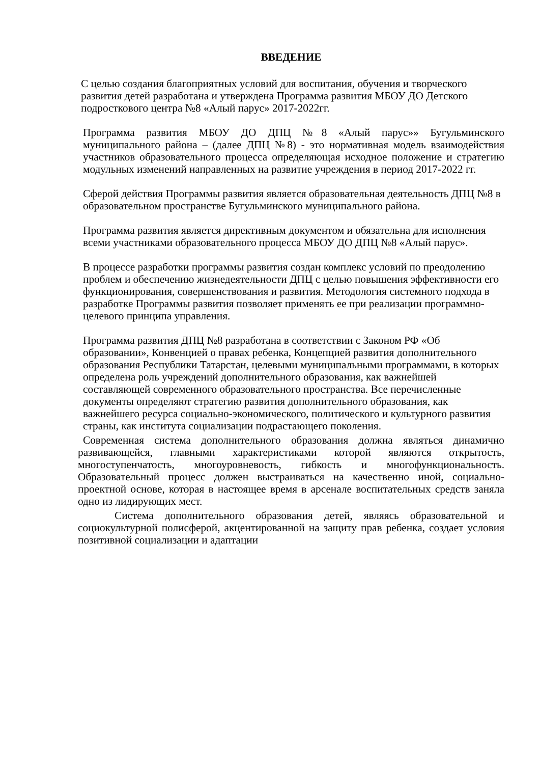ВВЕДЕНИЕ
С целью создания благоприятных условий для воспитания, обучения и творческого развития детей разработана и утверждена Программа развития МБОУ ДО Детского подросткового центра №8 «Алый парус» 2017-2022гг.
Программа развития МБОУ ДО ДПЦ №8 «Алый парус»» Бугульминского муниципального района – (далее ДПЦ №8) - это нормативная модель взаимодействия участников образовательного процесса определяющая исходное положение и стратегию модульных изменений направленных на развитие учреждения в период 2017-2022 гг.
Сферой действия Программы развития является образовательная деятельность ДПЦ №8 в образовательном пространстве Бугульминского муниципального района.
Программа развития является директивным документом и обязательна для исполнения всеми участниками образовательного процесса МБОУ ДО ДПЦ №8 «Алый парус».
В процессе разработки программы развития создан комплекс условий по преодолению проблем и обеспечению жизнедеятельности ДПЦ с целью повышения эффективности его функционирования, совершенствования и развития. Методология системного подхода в разработке Программы развития позволяет применять ее при реализации программно-целевого принципа управления.
Программа развития ДПЦ №8 разработана в соответствии с Законом РФ «Об образовании», Конвенцией о правах ребенка, Концепцией развития дополнительного образования Республики Татарстан, целевыми муниципальными программами, в которых определена роль учреждений дополнительного образования, как важнейшей составляющей современного образовательного пространства. Все перечисленные документы определяют стратегию развития дополнительного образования, как важнейшего ресурса социально-экономического, политического и культурного развития страны, как института социализации подрастающего поколения.
Современная система дополнительного образования должна являться динамично развивающейся, главными характеристиками которой являются открытость, многоступенчатость, многоуровневость, гибкость и многофункциональность. Образовательный процесс должен выстраиваться на качественно иной, социально-проектной основе, которая в настоящее время в арсенале воспитательных средств заняла одно из лидирующих мест.
Система дополнительного образования детей, являясь образовательной и социокультурной полисферой, акцентированной на защиту прав ребенка, создает условия позитивной социализации и адаптации